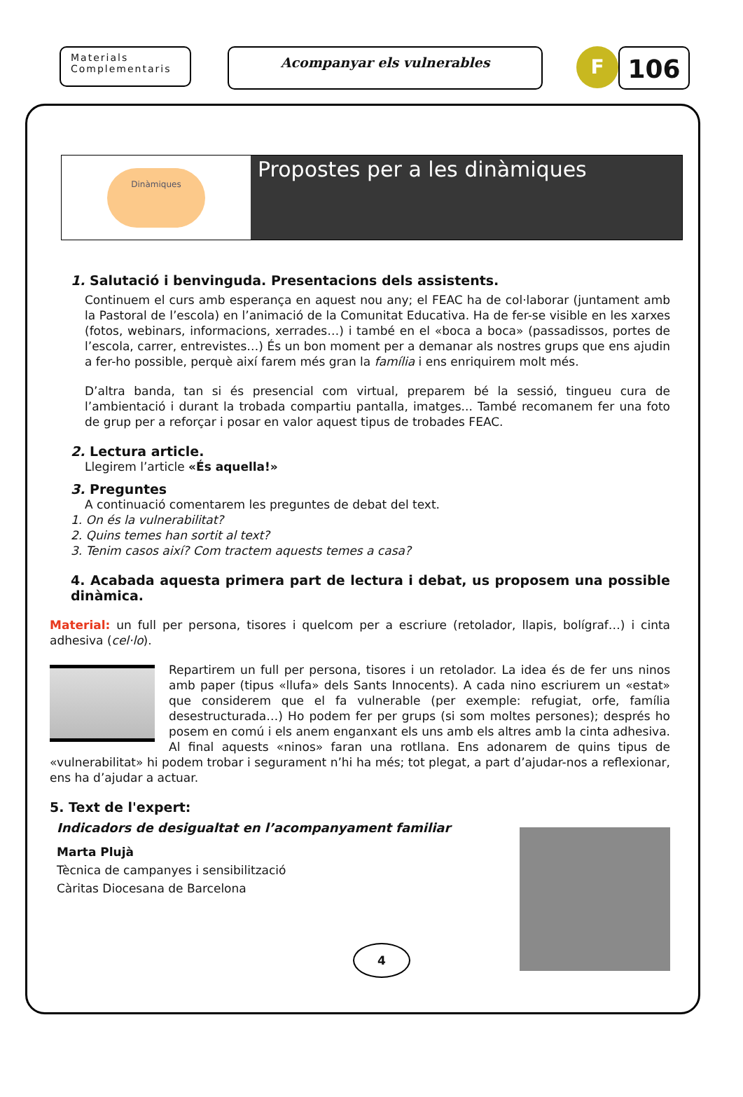Materials
Complementaris
Acompanyar els vulnerables
F
106
Dinàmiques
Propostes per a les dinàmiques
1. Salutació i benvinguda. Presentacions dels assistents.
Continuem el curs amb esperança en aquest nou any; el FEAC ha de col·laborar (juntament amb la Pastoral de l’escola) en l’animació de la Comunitat Educativa. Ha de fer-se visible en les xarxes (fotos, webinars, informacions, xerrades…) i també en el «boca a boca» (passadissos, portes de l’escola, carrer, entrevistes…) És un bon moment per a demanar als nostres grups que ens ajudin a fer-ho possible, perquè així farem més gran la família i ens enriquirem molt més.
D’altra banda, tan si és presencial com virtual, preparem bé la sessió, tingueu cura de l’ambientació i durant la trobada compartiu pantalla, imatges... També recomanem fer una foto de grup per a reforçar i posar en valor aquest tipus de trobades FEAC.
2. Lectura article.
Llegirem l’article «És aquella!»
3. Preguntes
A continuació comentarem les preguntes de debat del text.
1. On és la vulnerabilitat?
2. Quins temes han sortit al text?
3. Tenim casos així? Com tractem aquests temes a casa?
4. Acabada aquesta primera part de lectura i debat, us proposem una possible dinàmica.
Material: un full per persona, tisores i quelcom per a escriure (retolador, llapis, bolígraf…) i cinta adhesiva (cel·lo).
Repartirem un full per persona, tisores i un retolador. La idea és de fer uns ninos amb paper (tipus «llufa» dels Sants Innocents). A cada nino escriurem un «estat» que considerem que el fa vulnerable (per exemple: refugiat, orfe, família desestructurada…) Ho podem fer per grups (si som moltes persones); després ho posem en comú i els anem enganxant els uns amb els altres amb la cinta adhesiva. Al final aquests «ninos» faran una rotllana. Ens adonarem de quins tipus de «vulnerabilitat» hi podem trobar i segurament n’hi ha més; tot plegat, a part d’ajudar-nos a reflexionar, ens ha d’ajudar a actuar.
5. Text de l'expert:
Indicadors de desigualtat en l’acompanyament familiar
Marta Plujà
Tècnica de campanyes i sensibilització
Càritas Diocesana de Barcelona
4